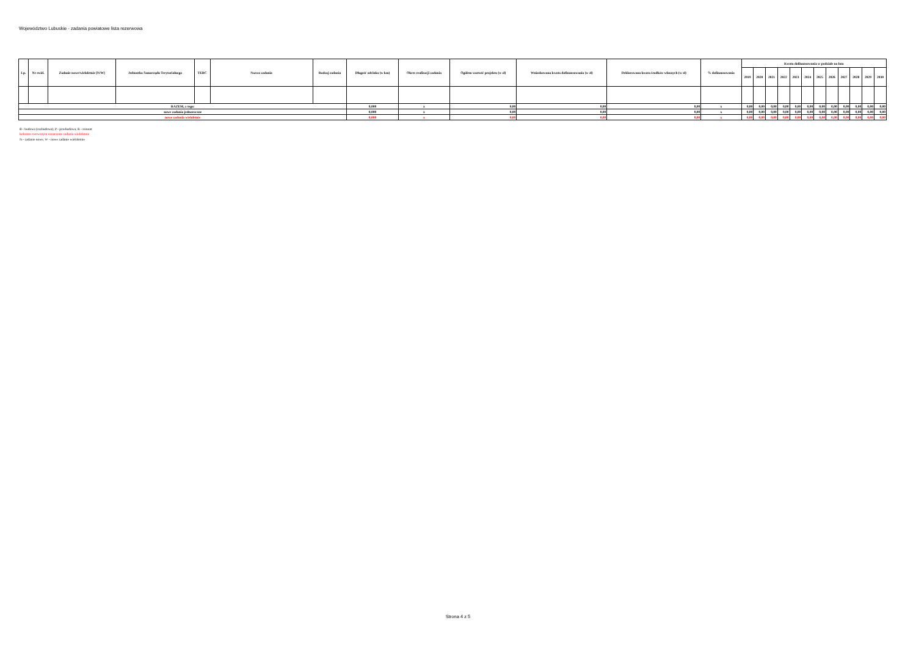Województwo Lubuskie - zadania powiatowe lista rezerwowa
| Lp. | Nr ewid. | Zadanie nowe/wieloletnie [N/W] | Jednostka Samorządu Terytorialnego | TERC | Nazwa zadania | Rodzaj zadania | Długość odcinka (w km) | Okres realizacji zadania | Ogółem wartość projektu (w zł) | Wnioskowana kwota dofinansowania (w zł) | Deklarowana kwota środków własnych (w zł) | % dofinansowania | Kwota dofinansowania w podziale na lata | | | | | | | | | | | |
| --- | --- | --- | --- | --- | --- | --- | --- | --- | --- | --- | --- | --- | --- | --- | --- | --- | --- | --- | --- | --- | --- | --- | --- | --- |
| | | | | | | | | | | | | | 2019 | 2020 | 2021 | 2022 | 2023 | 2024 | 2025 | 2026 | 2027 | 2028 | 2029 | 2030 |
| RAZEM, z tego: | | | | | | | 0,000 | x | 0,00 | 0,00 | 0,00 | x | 0,00 | 0,00 | 0,00 | 0,00 | 0,00 | 0,00 | 0,00 | 0,00 | 0,00 | 0,00 | 0,00 | 0,00 |
| nowe zadania jednoroczne | | | | | | | 0,000 | x | 0,00 | 0,00 | 0,00 | x | 0,00 | 0,00 | 0,00 | 0,00 | 0,00 | 0,00 | 0,00 | 0,00 | 0,00 | 0,00 | 0,00 | 0,00 |
| nowe zadania wieloletnie | | | | | | | 0,000 | x | 0,00 | 0,00 | 0,00 | x | 0,00 | 0,00 | 0,00 | 0,00 | 0,00 | 0,00 | 0,00 | 0,00 | 0,00 | 0,00 | 0,00 | 0,00 |
B - budowa (rozbudowa), P - przebudowa, R - remont
kolorem czerwonym oznaczono zadania wieloletnie
N - zadanie nowe, W - nowe zadanie wieloletnie
Strona 4 z 5